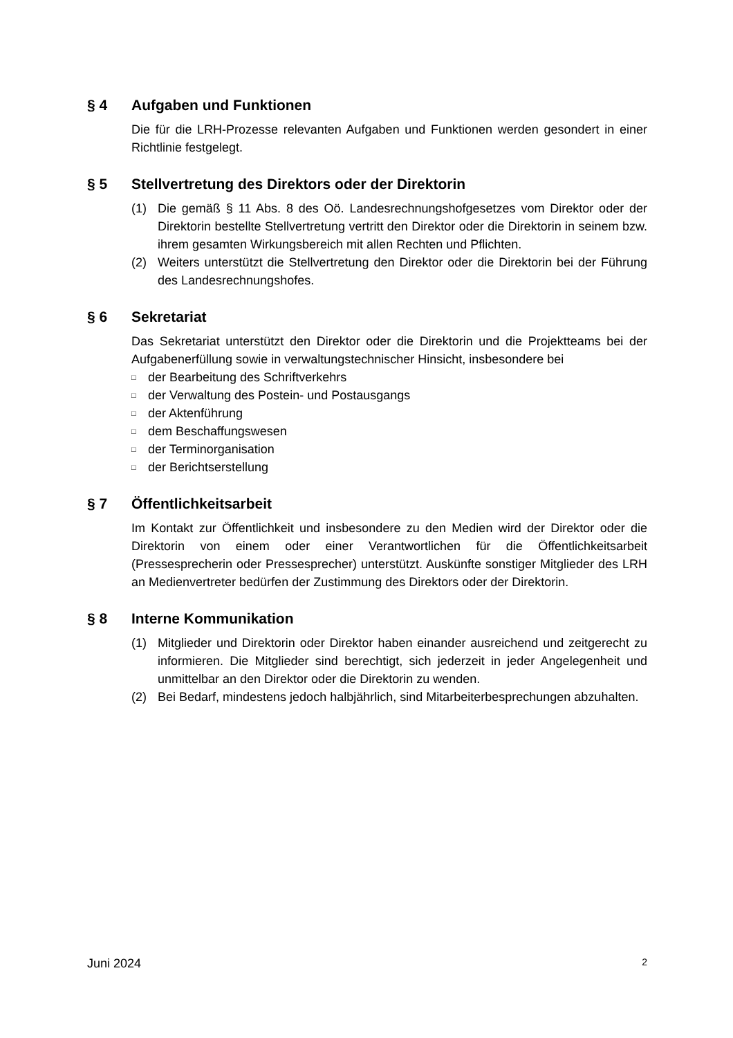§ 4 Aufgaben und Funktionen
Die für die LRH-Prozesse relevanten Aufgaben und Funktionen werden gesondert in einer Richtlinie festgelegt.
§ 5 Stellvertretung des Direktors oder der Direktorin
(1) Die gemäß § 11 Abs. 8 des Oö. Landesrechnungshofgesetzes vom Direktor oder der Direktorin bestellte Stellvertretung vertritt den Direktor oder die Direktorin in seinem bzw. ihrem gesamten Wirkungsbereich mit allen Rechten und Pflichten.
(2) Weiters unterstützt die Stellvertretung den Direktor oder die Direktorin bei der Führung des Landesrechnungshofes.
§ 6 Sekretariat
Das Sekretariat unterstützt den Direktor oder die Direktorin und die Projektteams bei der Aufgabenerfüllung sowie in verwaltungstechnischer Hinsicht, insbesondere bei
□ der Bearbeitung des Schriftverkehrs
□ der Verwaltung des Postein- und Postausgangs
□ der Aktenführung
□ dem Beschaffungswesen
□ der Terminorganisation
□ der Berichtserstellung
§ 7 Öffentlichkeitsarbeit
Im Kontakt zur Öffentlichkeit und insbesondere zu den Medien wird der Direktor oder die Direktorin von einem oder einer Verantwortlichen für die Öffentlichkeitsarbeit (Pressesprecherin oder Pressesprecher) unterstützt. Auskünfte sonstiger Mitglieder des LRH an Medienvertreter bedürfen der Zustimmung des Direktors oder der Direktorin.
§ 8 Interne Kommunikation
(1) Mitglieder und Direktorin oder Direktor haben einander ausreichend und zeitgerecht zu informieren. Die Mitglieder sind berechtigt, sich jederzeit in jeder Angelegenheit und unmittelbar an den Direktor oder die Direktorin zu wenden.
(2) Bei Bedarf, mindestens jedoch halbjährlich, sind Mitarbeiterbesprechungen abzuhalten.
Juni 2024 2